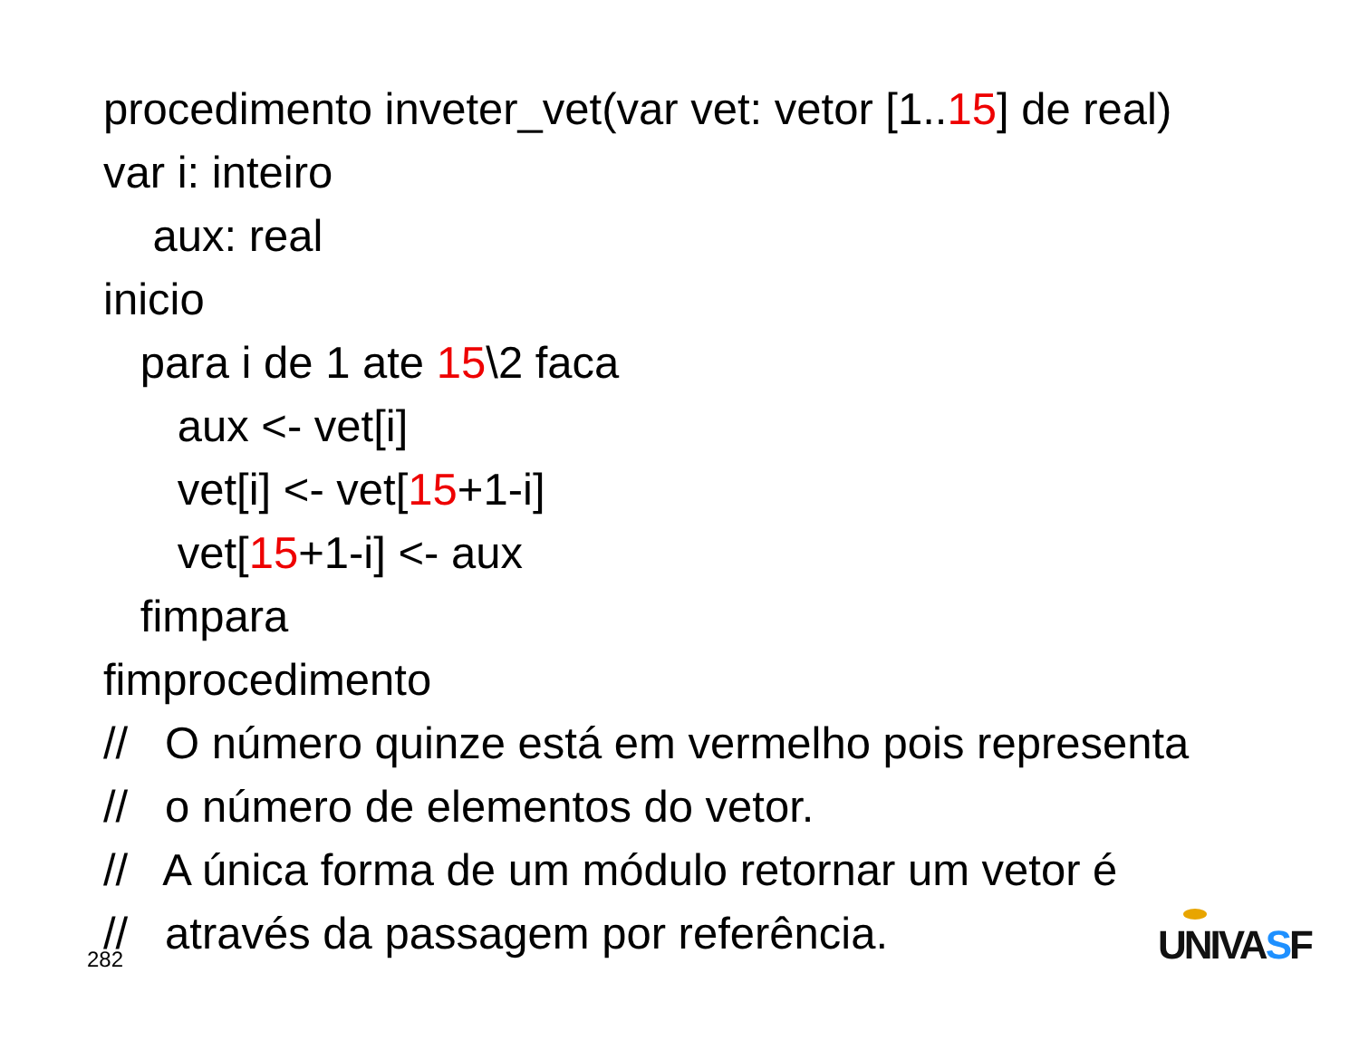procedimento inveter_vet(var vet: vetor [1..15] de real)
var i: inteiro
aux: real
inicio
para i de 1 ate 15\2 faca
aux <- vet[i]
vet[i] <- vet[15+1-i]
vet[15+1-i] <- aux
fimpara
fimprocedimento
// O número quinze está em vermelho pois representa
// o número de elementos do vetor.
// A única forma de um módulo retornar um vetor é
// através da passagem por referência.
282 UNIVASF